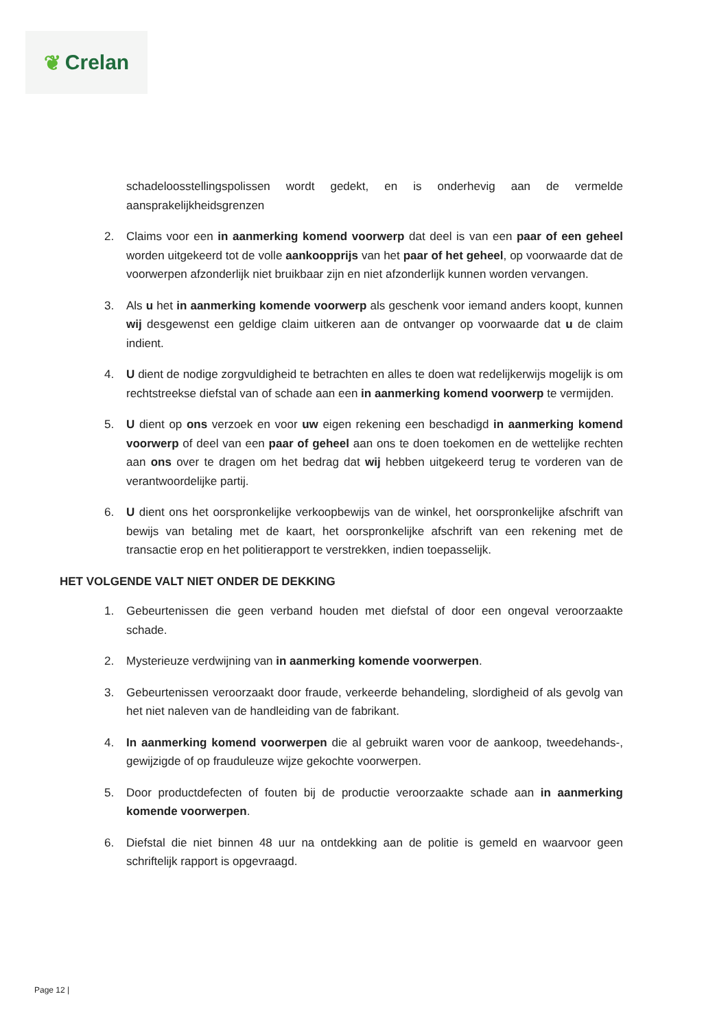❦ Crelan
schadeloosstellingspolissen wordt gedekt, en is onderhevig aan de vermelde aansprakelijkheidsgrenzen
2. Claims voor een in aanmerking komend voorwerp dat deel is van een paar of een geheel worden uitgekeerd tot de volle aankoopprijs van het paar of het geheel, op voorwaarde dat de voorwerpen afzonderlijk niet bruikbaar zijn en niet afzonderlijk kunnen worden vervangen.
3. Als u het in aanmerking komende voorwerp als geschenk voor iemand anders koopt, kunnen wij desgewenst een geldige claim uitkeren aan de ontvanger op voorwaarde dat u de claim indient.
4. U dient de nodige zorgvuldigheid te betrachten en alles te doen wat redelijkerwijs mogelijk is om rechtstreekse diefstal van of schade aan een in aanmerking komend voorwerp te vermijden.
5. U dient op ons verzoek en voor uw eigen rekening een beschadigd in aanmerking komend voorwerp of deel van een paar of geheel aan ons te doen toekomen en de wettelijke rechten aan ons over te dragen om het bedrag dat wij hebben uitgekeerd terug te vorderen van de verantwoordelijke partij.
6. U dient ons het oorspronkelijke verkoopbewijs van de winkel, het oorspronkelijke afschrift van bewijs van betaling met de kaart, het oorspronkelijke afschrift van een rekening met de transactie erop en het politierapport te verstrekken, indien toepasselijk.
HET VOLGENDE VALT NIET ONDER DE DEKKING
1. Gebeurtenissen die geen verband houden met diefstal of door een ongeval veroorzaakte schade.
2. Mysterieuze verdwijning van in aanmerking komende voorwerpen.
3. Gebeurtenissen veroorzaakt door fraude, verkeerde behandeling, slordigheid of als gevolg van het niet naleven van de handleiding van de fabrikant.
4. In aanmerking komend voorwerpen die al gebruikt waren voor de aankoop, tweedehands-, gewijzigde of op frauduleuze wijze gekochte voorwerpen.
5. Door productdefecten of fouten bij de productie veroorzaakte schade aan in aanmerking komende voorwerpen.
6. Diefstal die niet binnen 48 uur na ontdekking aan de politie is gemeld en waarvoor geen schriftelijk rapport is opgevraagd.
Page 12 |